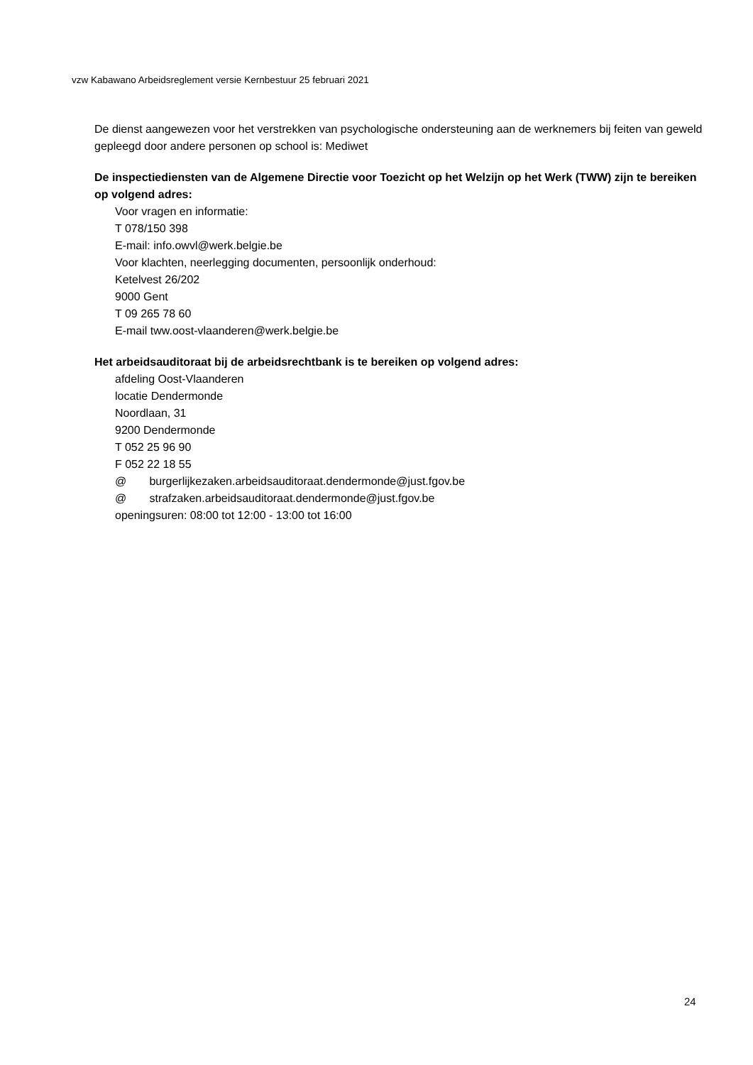vzw Kabawano Arbeidsreglement versie Kernbestuur 25 februari 2021
De dienst aangewezen voor het verstrekken van psychologische ondersteuning aan de werknemers bij feiten van geweld gepleegd door andere personen op school is: Mediwet
De inspectiediensten van de Algemene Directie voor Toezicht op het Welzijn op het Werk (TWW) zijn te bereiken op volgend adres:
Voor vragen en informatie:
T 078/150 398
E-mail: info.owvl@werk.belgie.be
Voor klachten, neerlegging documenten, persoonlijk onderhoud:
Ketelvest 26/202
9000 Gent
T 09 265 78 60
E-mail tww.oost-vlaanderen@werk.belgie.be
Het arbeidsauditoraat bij de arbeidsrechtbank is te bereiken op volgend adres:
afdeling Oost-Vlaanderen
locatie Dendermonde
Noordlaan, 31
9200 Dendermonde
T 052 25 96 90
F 052 22 18 55
@ burgerlijkezaken.arbeidsauditoraat.dendermonde@just.fgov.be
@ strafzaken.arbeidsauditoraat.dendermonde@just.fgov.be
openingsuren: 08:00 tot 12:00 - 13:00 tot 16:00
24